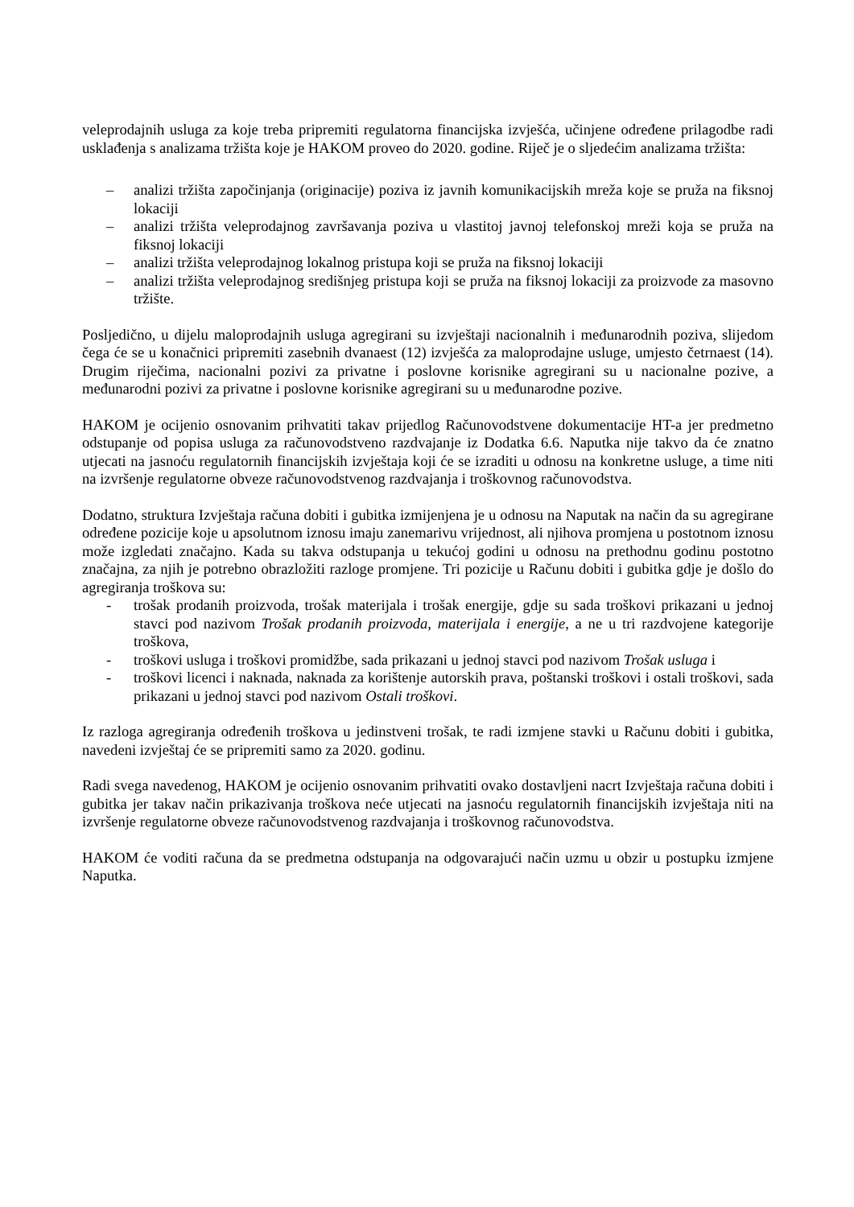veleprodajnih usluga za koje treba pripremiti regulatorna financijska izvješća, učinjene određene prilagodbe radi usklađenja s analizama tržišta koje je HAKOM proveo do 2020. godine. Riječ je o sljedećim analizama tržišta:
– analizi tržišta započinjanja (originacije) poziva iz javnih komunikacijskih mreža koje se pruža na fiksnoj lokaciji
– analizi tržišta veleprodajnog završavanja poziva u vlastitoj javnoj telefonskoj mreži koja se pruža na fiksnoj lokaciji
– analizi tržišta veleprodajnog lokalnog pristupa koji se pruža na fiksnoj lokaciji
– analizi tržišta veleprodajnog središnjeg pristupa koji se pruža na fiksnoj lokaciji za proizvode za masovno tržište.
Posljedično, u dijelu maloprodajnih usluga agregirani su izvještaji nacionalnih i međunarodnih poziva, slijedom čega će se u konačnici pripremiti zasebnih dvanaest (12) izvješća za maloprodajne usluge, umjesto četrnaest (14). Drugim riječima, nacionalni pozivi za privatne i poslovne korisnike agregirani su u nacionalne pozive, a međunarodni pozivi za privatne i poslovne korisnike agregirani su u međunarodne pozive.
HAKOM je ocijenio osnovanim prihvatiti takav prijedlog Računovodstvene dokumentacije HT-a jer predmetno odstupanje od popisa usluga za računovodstveno razdvajanje iz Dodatka 6.6. Naputka nije takvo da će znatno utjecati na jasnoću regulatornih financijskih izvještaja koji će se izraditi u odnosu na konkretne usluge, a time niti na izvršenje regulatorne obveze računovodstvenog razdvajanja i troškovnog računovodstva.
Dodatno, struktura Izvještaja računa dobiti i gubitka izmijenjena je u odnosu na Naputak na način da su agregirane određene pozicije koje u apsolutnom iznosu imaju zanemarivu vrijednost, ali njihova promjena u postotnom iznosu može izgledati značajno. Kada su takva odstupanja u tekućoj godini u odnosu na prethodnu godinu postotno značajna, za njih je potrebno obrazložiti razloge promjene. Tri pozicije u Računu dobiti i gubitka gdje je došlo do agregiranja troškova su:
- trošak prodanih proizvoda, trošak materijala i trošak energije, gdje su sada troškovi prikazani u jednoj stavci pod nazivom Trošak prodanih proizvoda, materijala i energije, a ne u tri razdvojene kategorije troškova,
- troškovi usluga i troškovi promidžbe, sada prikazani u jednoj stavci pod nazivom Trošak usluga i
- troškovi licenci i naknada, naknada za korištenje autorskih prava, poštanski troškovi i ostali troškovi, sada prikazani u jednoj stavci pod nazivom Ostali troškovi.
Iz razloga agregiranja određenih troškova u jedinstveni trošak, te radi izmjene stavki u Računu dobiti i gubitka, navedeni izvještaj će se pripremiti samo za 2020. godinu.
Radi svega navedenog, HAKOM je ocijenio osnovanim prihvatiti ovako dostavljeni nacrt Izvještaja računa dobiti i gubitka jer takav način prikazivanja troškova neće utjecati na jasnoću regulatornih financijskih izvještaja niti na izvršenje regulatorne obveze računovodstvenog razdvajanja i troškovnog računovodstva.
HAKOM će voditi računa da se predmetna odstupanja na odgovarajući način uzmu u obzir u postupku izmjene Naputka.